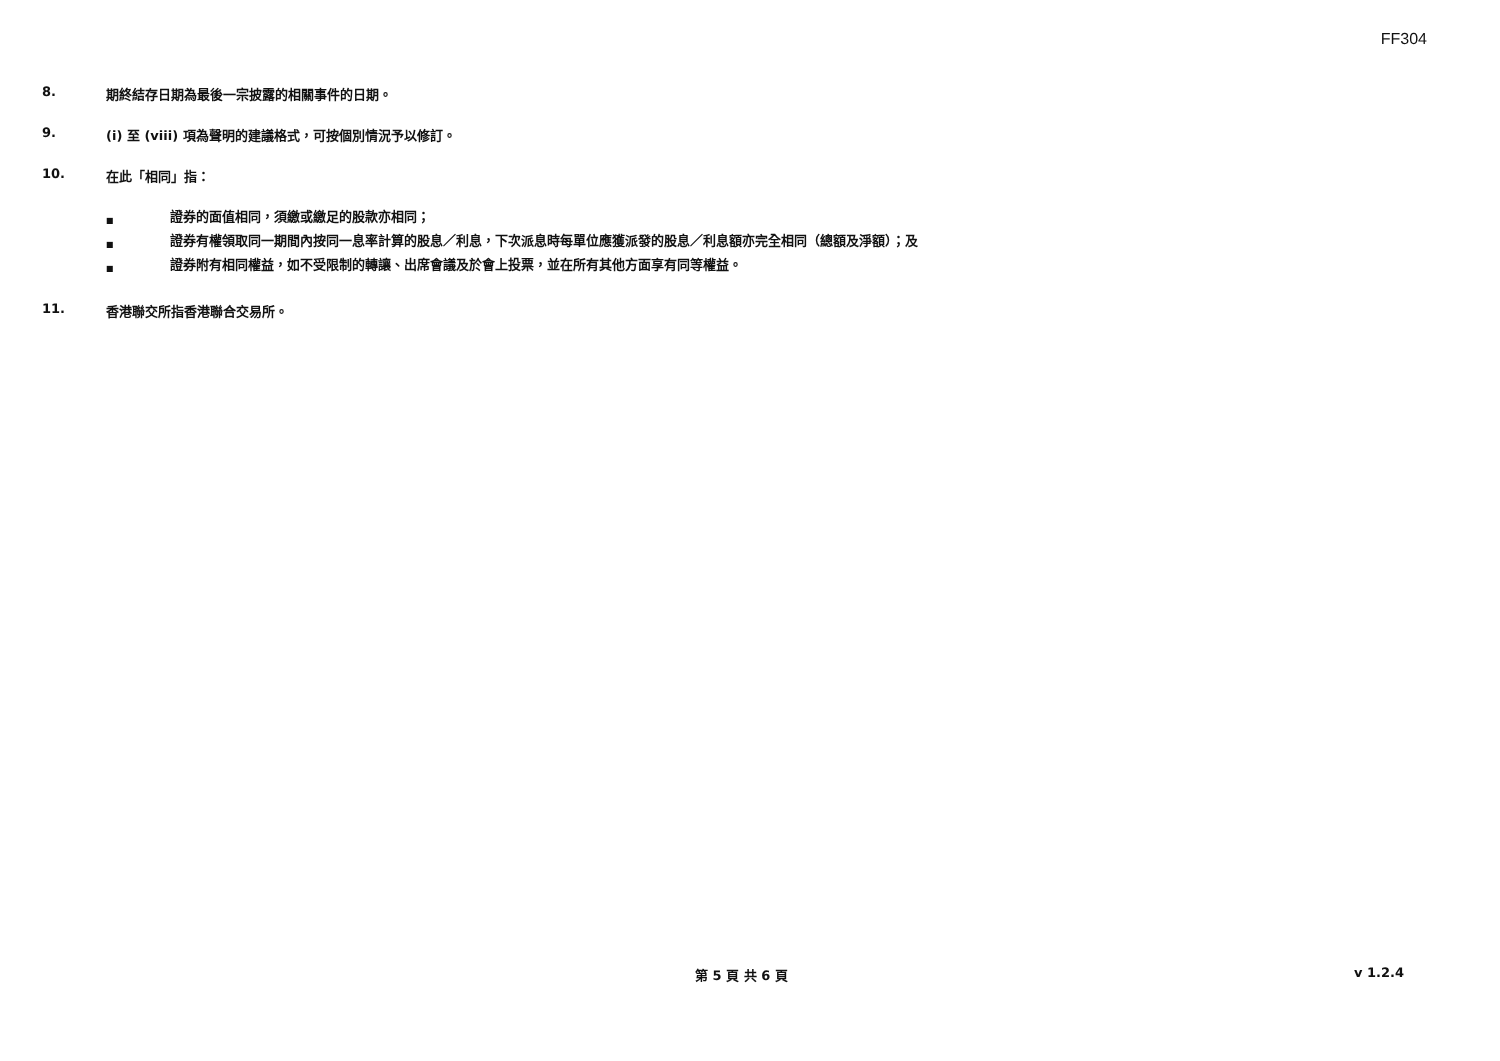FF304
8. 期終結存日期為最後一宗披露的相關事件的日期。
9. (i) 至 (viii) 項為聲明的建議格式，可按個別情況予以修訂。
10. 在此「相同」指：
■ 證券的面值相同，須繳或繳足的股款亦相同；
■ 證券有權領取同一期間內按同一息率計算的股息／利息，下次派息時每單位應獲派發的股息／利息額亦完全相同（總額及淨額）；及
■ 證券附有相同權益，如不受限制的轉讓、出席會議及於會上投票，並在所有其他方面享有同等權益。
11. 香港聯交所指香港聯合交易所。
第 5 頁 共 6 頁 v 1.2.4